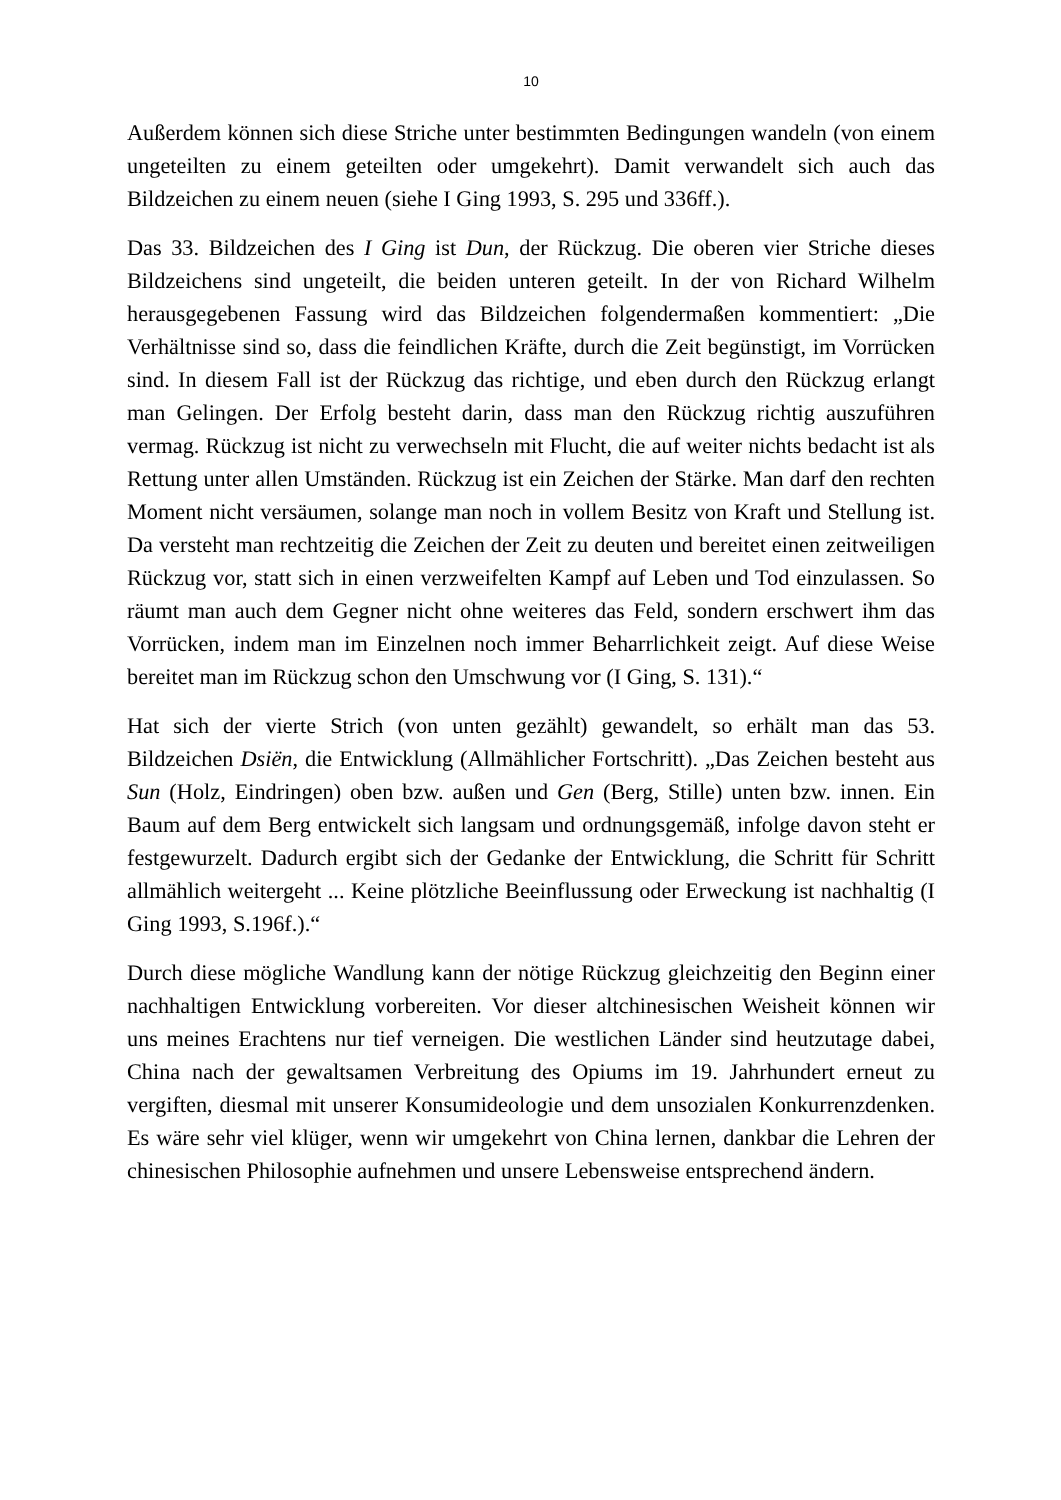10
Außerdem können sich diese Striche unter bestimmten Bedingungen wandeln (von einem ungeteilten zu einem geteilten oder umgekehrt). Damit verwandelt sich auch das Bildzeichen zu einem neuen (siehe I Ging 1993, S. 295 und 336ff.).
Das 33. Bildzeichen des I Ging ist Dun, der Rückzug. Die oberen vier Striche dieses Bildzeichens sind ungeteilt, die beiden unteren geteilt. In der von Richard Wilhelm herausgegebenen Fassung wird das Bildzeichen folgendermaßen kommentiert: „Die Verhältnisse sind so, dass die feindlichen Kräfte, durch die Zeit begünstigt, im Vorrücken sind. In diesem Fall ist der Rückzug das richtige, und eben durch den Rückzug erlangt man Gelingen. Der Erfolg besteht darin, dass man den Rückzug richtig auszuführen vermag. Rückzug ist nicht zu verwechseln mit Flucht, die auf weiter nichts bedacht ist als Rettung unter allen Umständen. Rückzug ist ein Zeichen der Stärke. Man darf den rechten Moment nicht versäumen, solange man noch in vollem Besitz von Kraft und Stellung ist. Da versteht man rechtzeitig die Zeichen der Zeit zu deuten und bereitet einen zeitweiligen Rückzug vor, statt sich in einen verzweifelten Kampf auf Leben und Tod einzulassen. So räumt man auch dem Gegner nicht ohne weiteres das Feld, sondern erschwert ihm das Vorrücken, indem man im Einzelnen noch immer Beharrlichkeit zeigt. Auf diese Weise bereitet man im Rückzug schon den Umschwung vor (I Ging, S. 131).“
Hat sich der vierte Strich (von unten gezählt) gewandelt, so erhält man das 53. Bildzeichen Dsiën, die Entwicklung (Allmählicher Fortschritt). „Das Zeichen besteht aus Sun (Holz, Eindringen) oben bzw. außen und Gen (Berg, Stille) unten bzw. innen. Ein Baum auf dem Berg entwickelt sich langsam und ordnungsgemäß, infolge davon steht er festgewurzelt. Dadurch ergibt sich der Gedanke der Entwicklung, die Schritt für Schritt allmählich weitergeht ... Keine plötzliche Beeinflussung oder Erweckung ist nachhaltig (I Ging 1993, S.196f.).“
Durch diese mögliche Wandlung kann der nötige Rückzug gleichzeitig den Beginn einer nachhaltigen Entwicklung vorbereiten. Vor dieser altchinesischen Weisheit können wir uns meines Erachtens nur tief verneigen. Die westlichen Länder sind heutzutage dabei, China nach der gewaltsamen Verbreitung des Opiums im 19. Jahrhundert erneut zu vergiften, diesmal mit unserer Konsumideologie und dem unsozialen Konkurrenzdenken. Es wäre sehr viel klüger, wenn wir umgekehrt von China lernen, dankbar die Lehren der chinesischen Philosophie aufnehmen und unsere Lebensweise entsprechend ändern.